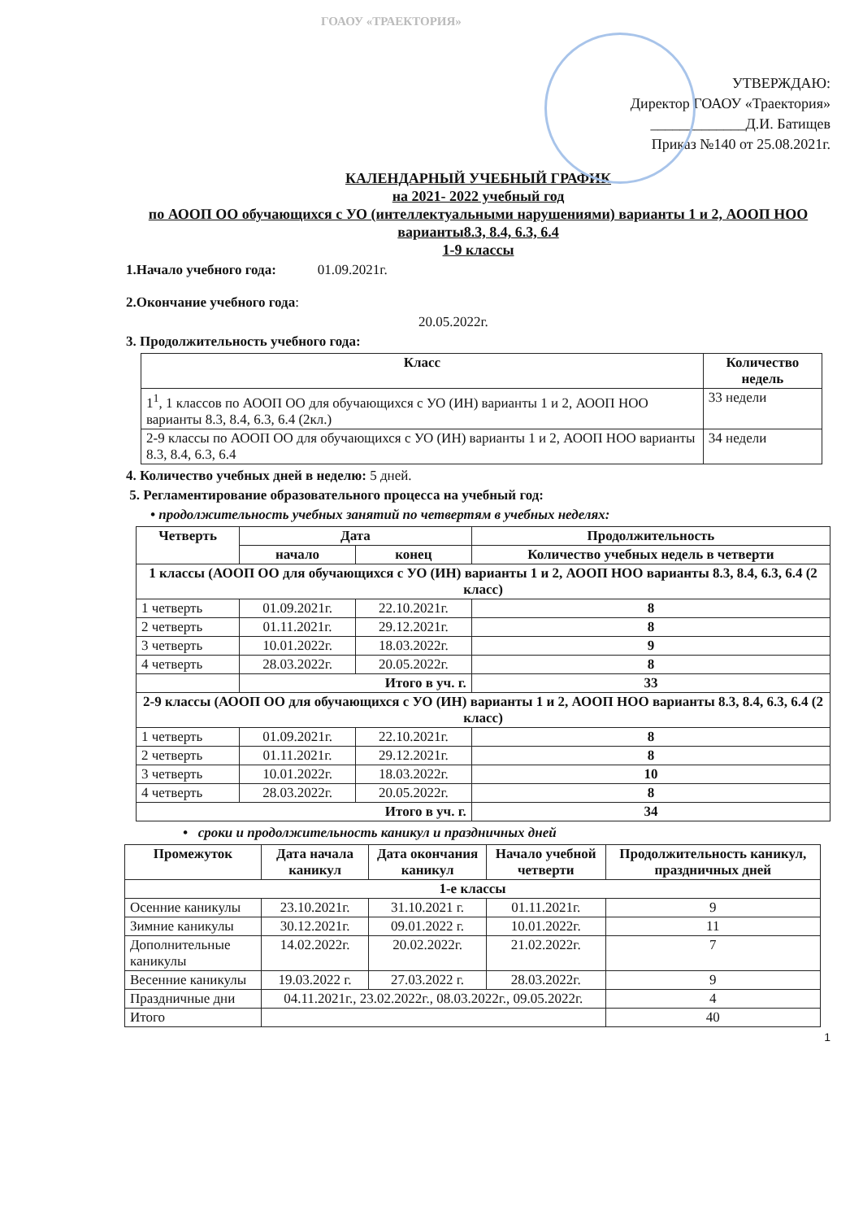ГОАОУ «ТРАЕКТОРИЯ»
УТВЕРЖДАЮ:
Директор ГОАОУ «Траектория»
_____________Д.И. Батищев
Приказ №140 от 25.08.2021г.
КАЛЕНДАРНЫЙ УЧЕБНЫЙ ГРАФИК
на 2021- 2022 учебный год
по АООП ОО обучающихся с УО (интеллектуальными нарушениями) варианты 1 и 2, АООП НОО варианты8.3, 8.4, 6.3, 6.4
1-9 классы
1.Начало учебного года: 01.09.2021г.
2.Окончание учебного года:
20.05.2022г.
3. Продолжительность учебного года:
| Класс | Количество недель |
| --- | --- |
| 1<sup>1</sup>, 1 классов по АООП ОО для обучающихся с УО (ИН) варианты 1 и 2, АООП НОО варианты 8.3, 8.4, 6.3, 6.4 (2кл.) | 33 недели |
| 2-9 классы по АООП ОО для обучающихся с УО (ИН) варианты 1 и 2, АООП НОО варианты 8.3, 8.4, 6.3, 6.4 | 34 недели |
4. Количество учебных дней в неделю: 5 дней.
5. Регламентирование образовательного процесса на учебный год:
• продолжительность учебных занятий по четвертям в учебных неделях:
| Четверть | Дата | | Продолжительность |
| --- | --- | --- | --- |
| | начало | конец | Количество учебных недель в четверти |
| 1 классы (АООП ОО для обучающихся с УО (ИН) варианты 1 и 2, АООП НОО варианты 8.3, 8.4, 6.3, 6.4 (2 класс) | | | |
| 1 четверть | 01.09.2021г. | 22.10.2021г. | 8 |
| 2 четверть | 01.11.2021г. | 29.12.2021г. | 8 |
| 3 четверть | 10.01.2022г. | 18.03.2022г. | 9 |
| 4 четверть | 28.03.2022г. | 20.05.2022г. | 8 |
| | Итого в уч. г. | | 33 |
| 2-9 классы (АООП ОО для обучающихся с УО (ИН) варианты 1 и 2, АООП НОО варианты 8.3, 8.4, 6.3, 6.4 (2 класс) | | | |
| 1 четверть | 01.09.2021г. | 22.10.2021г. | 8 |
| 2 четверть | 01.11.2021г. | 29.12.2021г. | 8 |
| 3 четверть | 10.01.2022г. | 18.03.2022г. | 10 |
| 4 четверть | 28.03.2022г. | 20.05.2022г. | 8 |
| Итого в уч. г. | | | 34 |
• сроки и продолжительность каникул и праздничных дней
| Промежуток | Дата начала каникул | Дата окончания каникул | Начало учебной четверти | Продолжительность каникул, праздничных дней |
| --- | --- | --- | --- | --- |
| 1-е классы | | | | |
| Осенние каникулы | 23.10.2021г. | 31.10.2021 г. | 01.11.2021г. | 9 |
| Зимние каникулы | 30.12.2021г. | 09.01.2022 г. | 10.01.2022г. | 11 |
| Дополнительные каникулы | 14.02.2022г. | 20.02.2022г. | 21.02.2022г. | 7 |
| Весенние каникулы | 19.03.2022 г. | 27.03.2022 г. | 28.03.2022г. | 9 |
| Праздничные дни | 04.11.2021г., 23.02.2022г., 08.03.2022г., 09.05.2022г. | | | 4 |
| Итого | | | | 40 |
1